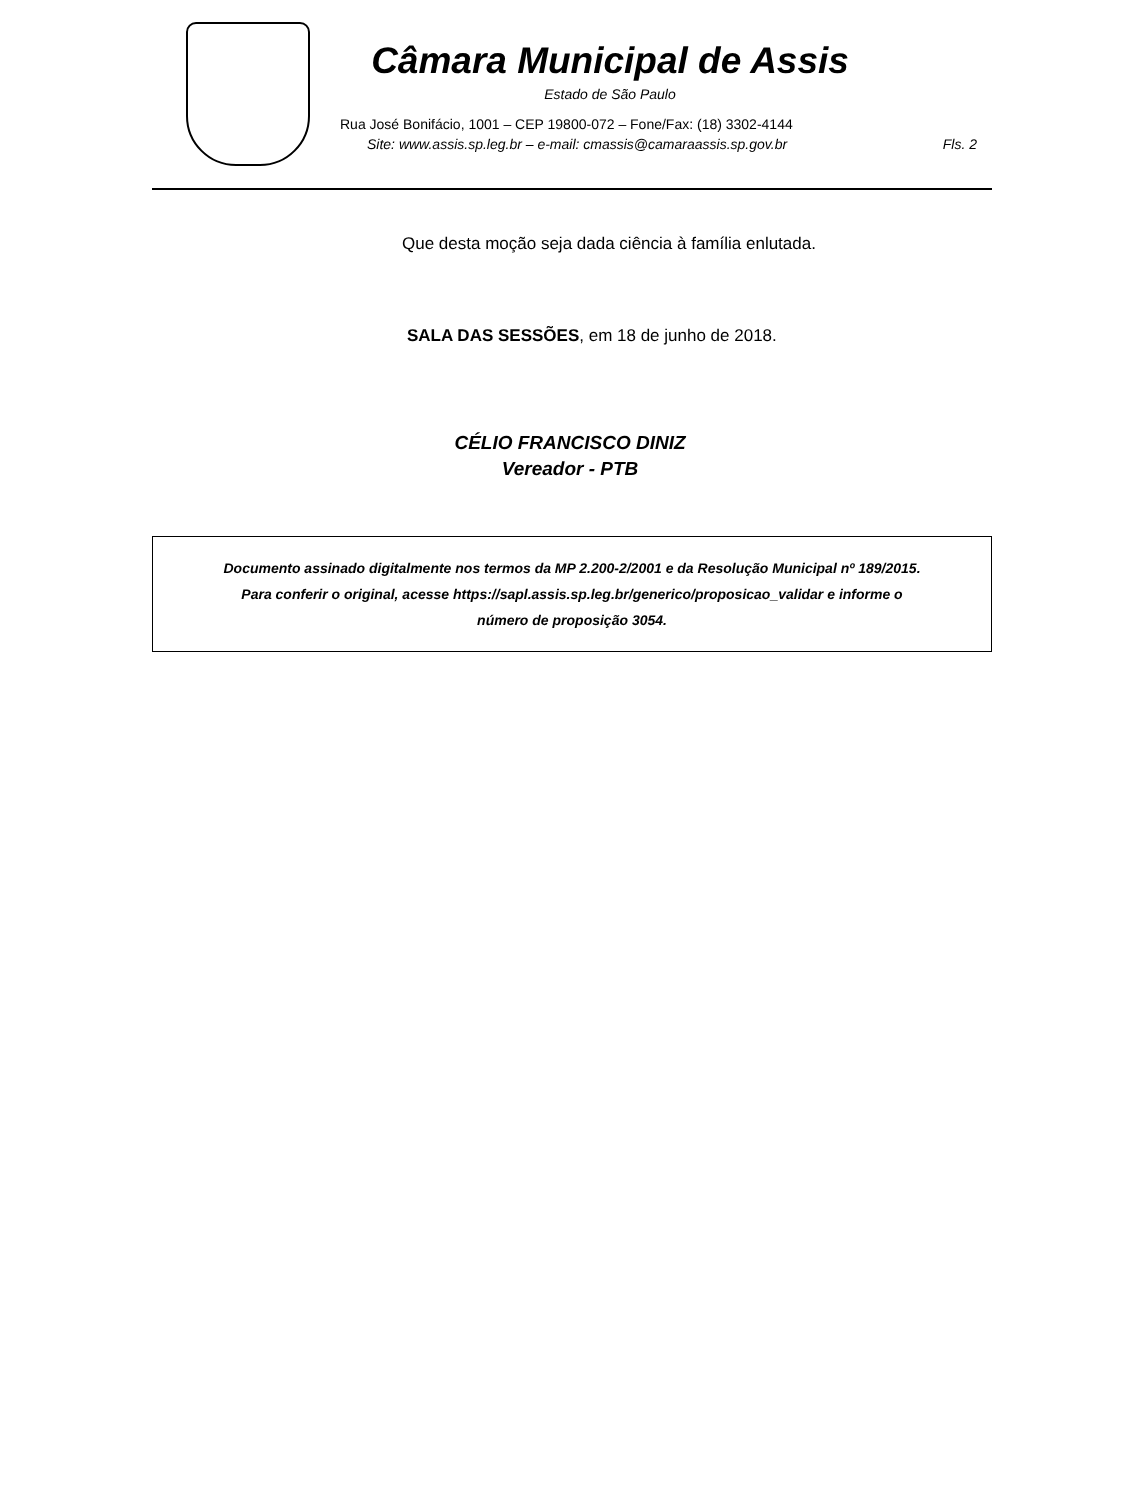Câmara Municipal de Assis
Estado de São Paulo
Rua José Bonifácio, 1001 – CEP 19800-072 – Fone/Fax: (18) 3302-4144
Site: www.assis.sp.leg.br – e-mail: cmassis@camaraassis.sp.gov.br Fls. 2
Que desta moção seja dada ciência à família enlutada.
SALA DAS SESSÕES, em 18 de junho de 2018.
CÉLIO FRANCISCO DINIZ
Vereador - PTB
Documento assinado digitalmente nos termos da MP 2.200-2/2001 e da Resolução Municipal nº 189/2015.
Para conferir o original, acesse https://sapl.assis.sp.leg.br/generico/proposicao_validar e informe o
número de proposição 3054.